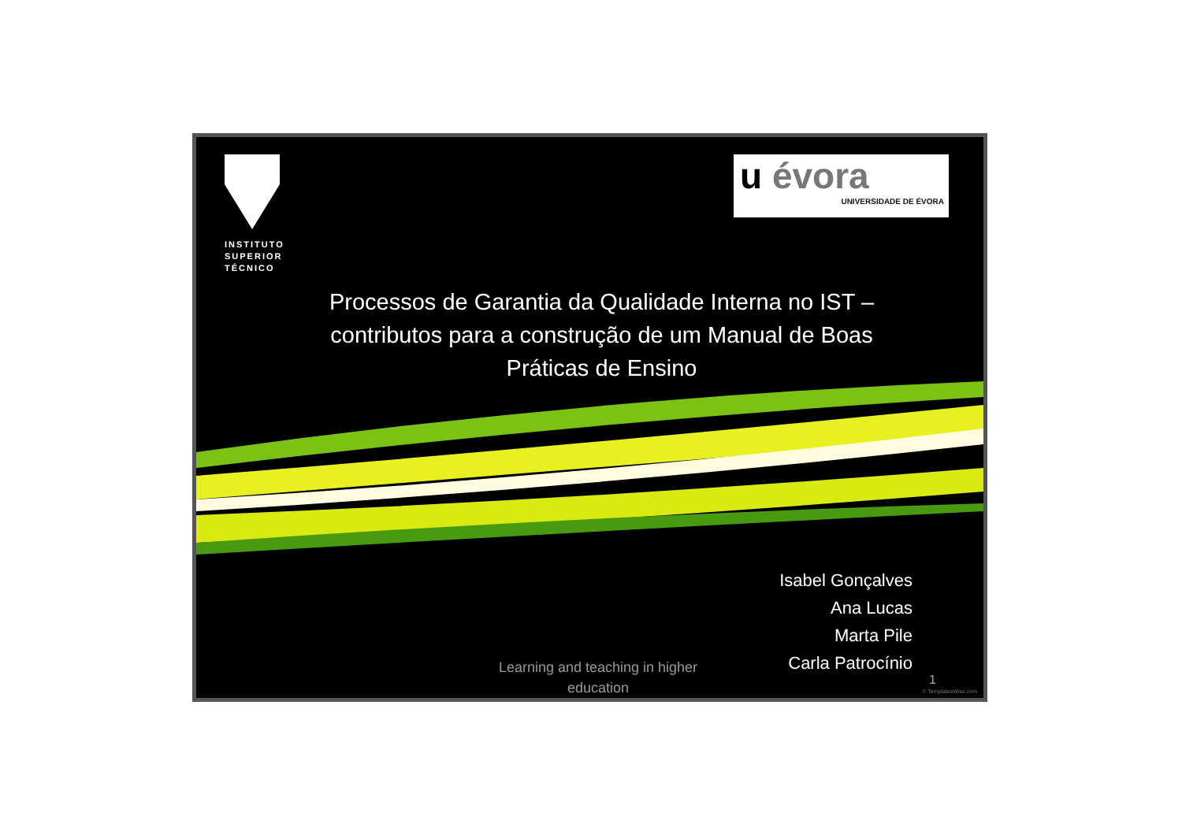INSTITUTO
SUPERIOR
TÉCNICO
u évora
UNIVERSIDADE DE ÉVORA
Processos de Garantia da Qualidade Interna no IST – contributos para a construção de um Manual de Boas Práticas de Ensino
Isabel Gonçalves
Ana Lucas
Marta Pile
Carla Patrocínio
Learning and teaching in higher education
1
© TemplatesWise.com